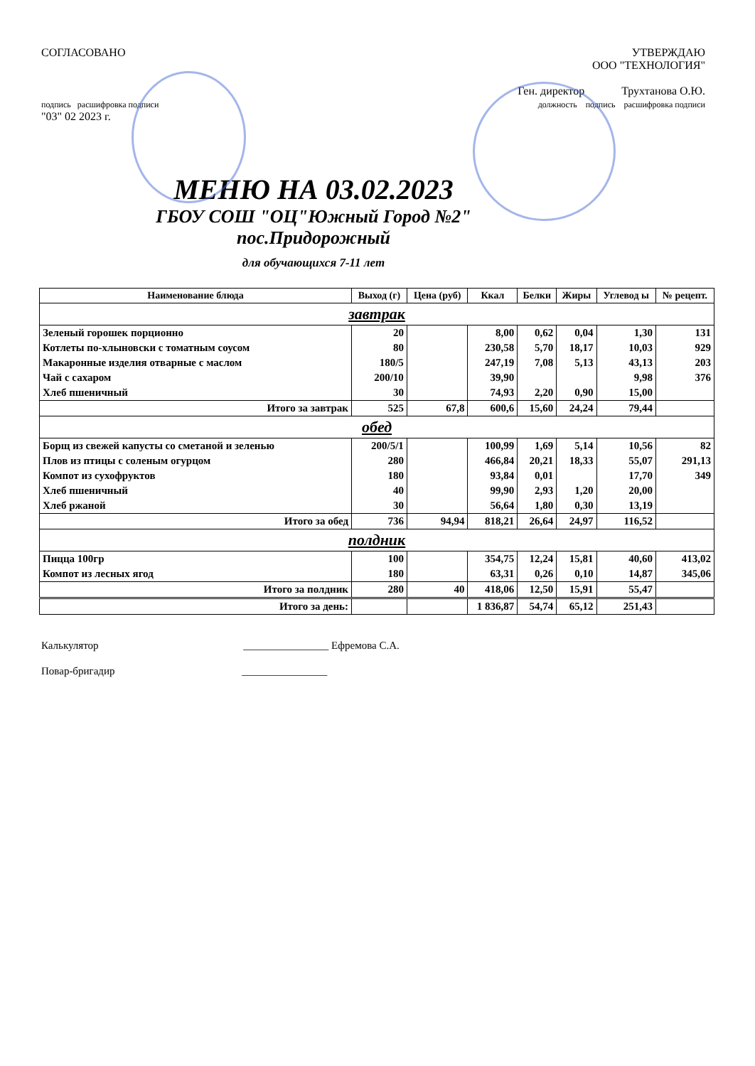СОГЛАСОВАНО
подпись расшифровка подписи
"03" 02 2023 г.
УТВЕРЖДАЮ
ООО "ТЕХНОЛОГИЯ"
Ген. директор Трухтанова О.Ю.
должность подпись расшифровка подписи
МЕНЮ НА 03.02.2023
ГБОУ СОШ "ОЦ"Южный Город №2"
пос.Придорожный
для обучающихся 7-11 лет
| Наименование блюда | Выход (г) | Цена (руб) | Ккал | Белки | Жиры | Углевод ы | № рецепт. |
| --- | --- | --- | --- | --- | --- | --- | --- |
| завтрак | | | | | | | |
| Зеленый горошек порционно | 20 | | 8,00 | 0,62 | 0,04 | 1,30 | 131 |
| Котлеты по-хлыновски с томатным соусом | 80 | | 230,58 | 5,70 | 18,17 | 10,03 | 929 |
| Макаронные изделия отварные с маслом | 180/5 | | 247,19 | 7,08 | 5,13 | 43,13 | 203 |
| Чай с сахаром | 200/10 | | 39,90 | | | 9,98 | 376 |
| Хлеб пшеничный | 30 | | 74,93 | 2,20 | 0,90 | 15,00 | |
| Итого за завтрак | 525 | 67,8 | 600,6 | 15,60 | 24,24 | 79,44 | |
| обед | | | | | | | |
| Борщ из свежей капусты со сметаной и зеленью | 200/5/1 | | 100,99 | 1,69 | 5,14 | 10,56 | 82 |
| Плов из птицы с соленым огурцом | 280 | | 466,84 | 20,21 | 18,33 | 55,07 | 291,13 |
| Компот из сухофруктов | 180 | | 93,84 | 0,01 | | 17,70 | 349 |
| Хлеб пшеничный | 40 | | 99,90 | 2,93 | 1,20 | 20,00 | |
| Хлеб ржаной | 30 | | 56,64 | 1,80 | 0,30 | 13,19 | |
| Итого за обед | 736 | 94,94 | 818,21 | 26,64 | 24,97 | 116,52 | |
| полдник | | | | | | | |
| Пицца 100гр | 100 | | 354,75 | 12,24 | 15,81 | 40,60 | 413,02 |
| Компот из лесных ягод | 180 | | 63,31 | 0,26 | 0,10 | 14,87 | 345,06 |
| Итого за полдник | 280 | 40 | 418,06 | 12,50 | 15,91 | 55,47 | |
| Итого за день: | | | 1 836,87 | 54,74 | 65,12 | 251,43 | |
Калькулятор ________________ Ефремова С.А.
Повар-бригадир ________________